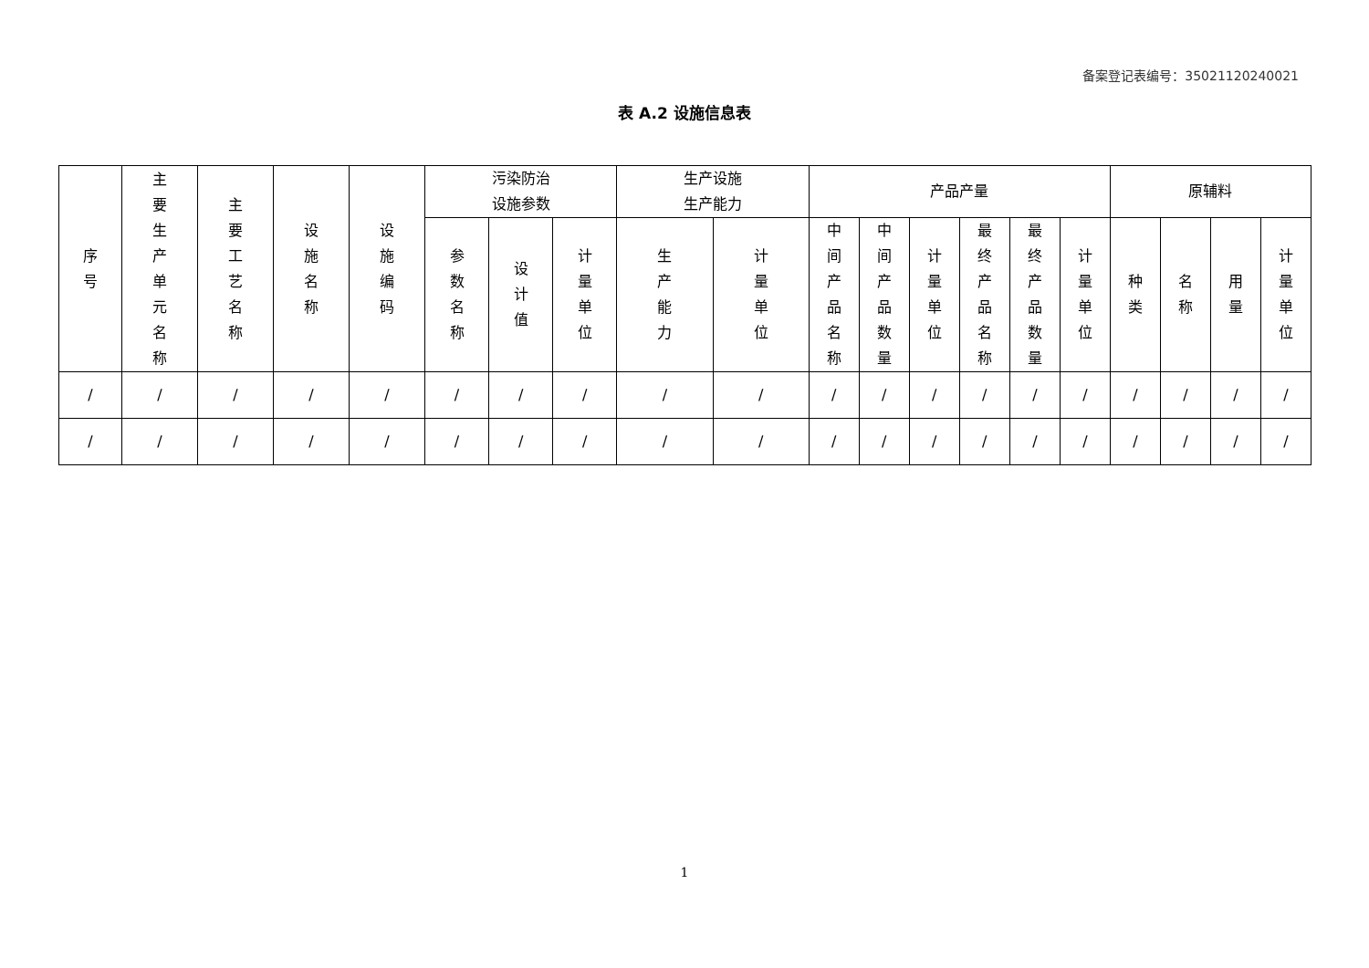备案登记表编号：35021120240021
表 A.2 设施信息表
| 序号 | 主要生产单元名称 | 主要工艺名称 | 设施名称 | 设施编码 | 污染防治 设施参数 | | | 生产设施 生产能力 | | 产品产量 | | | | | | 原辅料 | | | |
| --- | --- | --- | --- | --- | --- | --- | --- | --- | --- | --- | --- | --- | --- | --- | --- | --- | --- | --- | --- |
| | | | | | 参数名称 | 设计值 | 计量单位 | 生产能力 | 计量单位 | 中间产品名称 | 中间产品数量 | 计量单位 | 最终产品名称 | 最终产品数量 | 计量单位 | 种类 | 名称 | 用量 | 计量单位 |
| / | / | / | / | / | / | / | / | / | / | / | / | / | / | / | / | / | / | / | / |
| / | / | / | / | / | / | / | / | / | / | / | / | / | / | / | / | / | / | / | / |
1